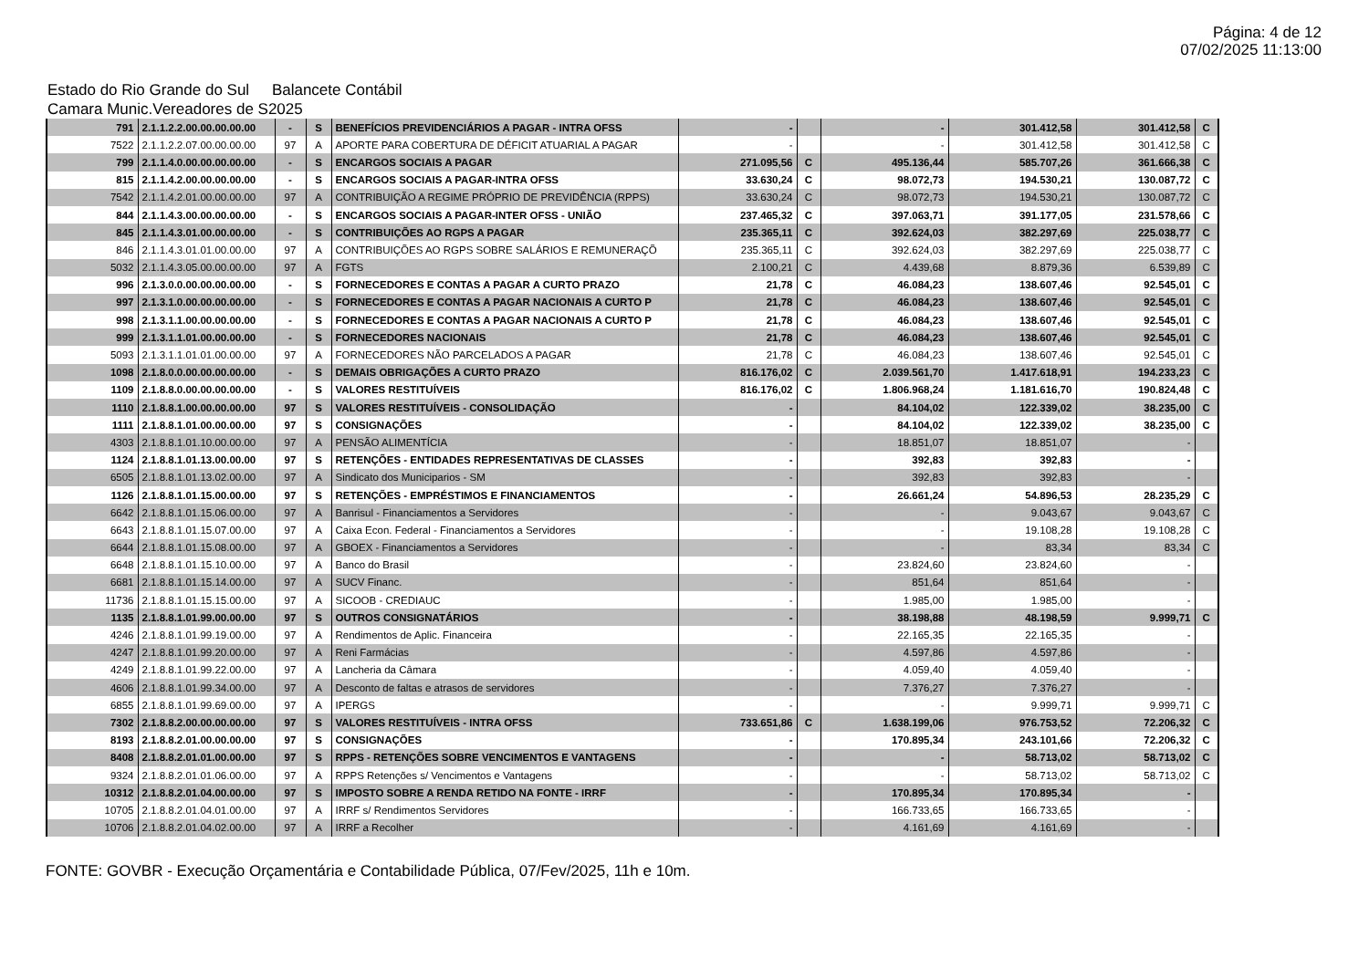Página: 4 de 12
07/02/2025 11:13:00
Estado do Rio Grande do Sul Balancete Contábil
Camara Munic.Vereadores de S2025
| 791 | 2.1.1.2.2.00.00.00.00.00 | - | S | BENEFÍCIOS PREVIDENCIÁRIOS A PAGAR - INTRA OFSS | - | | - | 301.412,58 | 301.412,58 | C |
| 7522 | 2.1.1.2.2.07.00.00.00.00 | 97 | A | APORTE PARA COBERTURA DE DÉFICIT ATUARIAL A PAGAR | - | | - | 301.412,58 | 301.412,58 | C |
| 799 | 2.1.1.4.0.00.00.00.00.00 | - | S | ENCARGOS SOCIAIS A PAGAR | 271.095,56 | C | 495.136,44 | 585.707,26 | 361.666,38 | C |
| 815 | 2.1.1.4.2.00.00.00.00.00 | - | S | ENCARGOS SOCIAIS A PAGAR-INTRA OFSS | 33.630,24 | C | 98.072,73 | 194.530,21 | 130.087,72 | C |
| 7542 | 2.1.1.4.2.01.00.00.00.00 | 97 | A | CONTRIBUIÇÃO A REGIME PRÓPRIO DE PREVIDÊNCIA (RPPS) | 33.630,24 | C | 98.072,73 | 194.530,21 | 130.087,72 | C |
| 844 | 2.1.1.4.3.00.00.00.00.00 | - | S | ENCARGOS SOCIAIS A PAGAR-INTER OFSS - UNIÃO | 237.465,32 | C | 397.063,71 | 391.177,05 | 231.578,66 | C |
| 845 | 2.1.1.4.3.01.00.00.00.00 | - | S | CONTRIBUIÇÕES AO RGPS A PAGAR | 235.365,11 | C | 392.624,03 | 382.297,69 | 225.038,77 | C |
| 846 | 2.1.1.4.3.01.01.00.00.00 | 97 | A | CONTRIBUIÇÕES AO RGPS SOBRE SALÁRIOS E REMUNERAÇÕ | 235.365,11 | C | 392.624,03 | 382.297,69 | 225.038,77 | C |
| 5032 | 2.1.1.4.3.05.00.00.00.00 | 97 | A | FGTS | 2.100,21 | C | 4.439,68 | 8.879,36 | 6.539,89 | C |
| 996 | 2.1.3.0.0.00.00.00.00.00 | - | S | FORNECEDORES E CONTAS A PAGAR A CURTO PRAZO | 21,78 | C | 46.084,23 | 138.607,46 | 92.545,01 | C |
| 997 | 2.1.3.1.0.00.00.00.00.00 | - | S | FORNECEDORES E CONTAS A PAGAR NACIONAIS A CURTO P | 21,78 | C | 46.084,23 | 138.607,46 | 92.545,01 | C |
| 998 | 2.1.3.1.1.00.00.00.00.00 | - | S | FORNECEDORES E CONTAS A PAGAR NACIONAIS A CURTO P | 21,78 | C | 46.084,23 | 138.607,46 | 92.545,01 | C |
| 999 | 2.1.3.1.1.01.00.00.00.00 | - | S | FORNECEDORES NACIONAIS | 21,78 | C | 46.084,23 | 138.607,46 | 92.545,01 | C |
| 5093 | 2.1.3.1.1.01.01.00.00.00 | 97 | A | FORNECEDORES NÃO PARCELADOS A PAGAR | 21,78 | C | 46.084,23 | 138.607,46 | 92.545,01 | C |
| 1098 | 2.1.8.0.0.00.00.00.00.00 | - | S | DEMAIS OBRIGAÇÕES A CURTO PRAZO | 816.176,02 | C | 2.039.561,70 | 1.417.618,91 | 194.233,23 | C |
| 1109 | 2.1.8.8.0.00.00.00.00.00 | - | S | VALORES RESTITUÍVEIS | 816.176,02 | C | 1.806.968,24 | 1.181.616,70 | 190.824,48 | C |
| 1110 | 2.1.8.8.1.00.00.00.00.00 | 97 | S | VALORES RESTITUÍVEIS - CONSOLIDAÇÃO | - | | 84.104,02 | 122.339,02 | 38.235,00 | C |
| 1111 | 2.1.8.8.1.01.00.00.00.00 | 97 | S | CONSIGNAÇÕES | - | | 84.104,02 | 122.339,02 | 38.235,00 | C |
| 4303 | 2.1.8.8.1.01.10.00.00.00 | 97 | A | PENSÃO ALIMENTÍCIA | - | | 18.851,07 | 18.851,07 | - | |
| 1124 | 2.1.8.8.1.01.13.00.00.00 | 97 | S | RETENÇÕES - ENTIDADES REPRESENTATIVAS DE CLASSES | - | | 392,83 | 392,83 | - | |
| 6505 | 2.1.8.8.1.01.13.02.00.00 | 97 | A | Sindicato dos Municiparios - SM | - | | 392,83 | 392,83 | - | |
| 1126 | 2.1.8.8.1.01.15.00.00.00 | 97 | S | RETENÇÕES - EMPRÉSTIMOS E FINANCIAMENTOS | - | | 26.661,24 | 54.896,53 | 28.235,29 | C |
| 6642 | 2.1.8.8.1.01.15.06.00.00 | 97 | A | Banrisul - Financiamentos a Servidores | - | | - | 9.043,67 | 9.043,67 | C |
| 6643 | 2.1.8.8.1.01.15.07.00.00 | 97 | A | Caixa Econ. Federal - Financiamentos a Servidores | - | | - | 19.108,28 | 19.108,28 | C |
| 6644 | 2.1.8.8.1.01.15.08.00.00 | 97 | A | GBOEX - Financiamentos a Servidores | - | | - | 83,34 | 83,34 | C |
| 6648 | 2.1.8.8.1.01.15.10.00.00 | 97 | A | Banco do Brasil | - | | 23.824,60 | 23.824,60 | - | |
| 6681 | 2.1.8.8.1.01.15.14.00.00 | 97 | A | SUCV Financ. | - | | 851,64 | 851,64 | - | |
| 11736 | 2.1.8.8.1.01.15.15.00.00 | 97 | A | SICOOB - CREDIAUC | - | | 1.985,00 | 1.985,00 | - | |
| 1135 | 2.1.8.8.1.01.99.00.00.00 | 97 | S | OUTROS CONSIGNATÁRIOS | - | | 38.198,88 | 48.198,59 | 9.999,71 | C |
| 4246 | 2.1.8.8.1.01.99.19.00.00 | 97 | A | Rendimentos de Aplic. Financeira | - | | 22.165,35 | 22.165,35 | - | |
| 4247 | 2.1.8.8.1.01.99.20.00.00 | 97 | A | Reni Farmácias | - | | 4.597,86 | 4.597,86 | - | |
| 4249 | 2.1.8.8.1.01.99.22.00.00 | 97 | A | Lancheria da Câmara | - | | 4.059,40 | 4.059,40 | - | |
| 4606 | 2.1.8.8.1.01.99.34.00.00 | 97 | A | Desconto de faltas e atrasos de servidores | - | | 7.376,27 | 7.376,27 | - | |
| 6855 | 2.1.8.8.1.01.99.69.00.00 | 97 | A | IPERGS | - | | - | 9.999,71 | 9.999,71 | C |
| 7302 | 2.1.8.8.2.00.00.00.00.00 | 97 | S | VALORES RESTITUÍVEIS - INTRA OFSS | 733.651,86 | C | 1.638.199,06 | 976.753,52 | 72.206,32 | C |
| 8193 | 2.1.8.8.2.01.00.00.00.00 | 97 | S | CONSIGNAÇÕES | - | | 170.895,34 | 243.101,66 | 72.206,32 | C |
| 8408 | 2.1.8.8.2.01.01.00.00.00 | 97 | S | RPPS - RETENÇÕES SOBRE VENCIMENTOS E VANTAGENS | - | | - | 58.713,02 | 58.713,02 | C |
| 9324 | 2.1.8.8.2.01.01.06.00.00 | 97 | A | RPPS Retenções s/ Vencimentos e Vantagens | - | | - | 58.713,02 | 58.713,02 | C |
| 10312 | 2.1.8.8.2.01.04.00.00.00 | 97 | S | IMPOSTO SOBRE A RENDA RETIDO NA FONTE - IRRF | - | | 170.895,34 | 170.895,34 | - | |
| 10705 | 2.1.8.8.2.01.04.01.00.00 | 97 | A | IRRF s/ Rendimentos Servidores | - | | 166.733,65 | 166.733,65 | - | |
| 10706 | 2.1.8.8.2.01.04.02.00.00 | 97 | A | IRRF a Recolher | - | | 4.161,69 | 4.161,69 | - | |
FONTE: GOVBR - Execução Orçamentária e Contabilidade Pública, 07/Fev/2025, 11h e 10m.